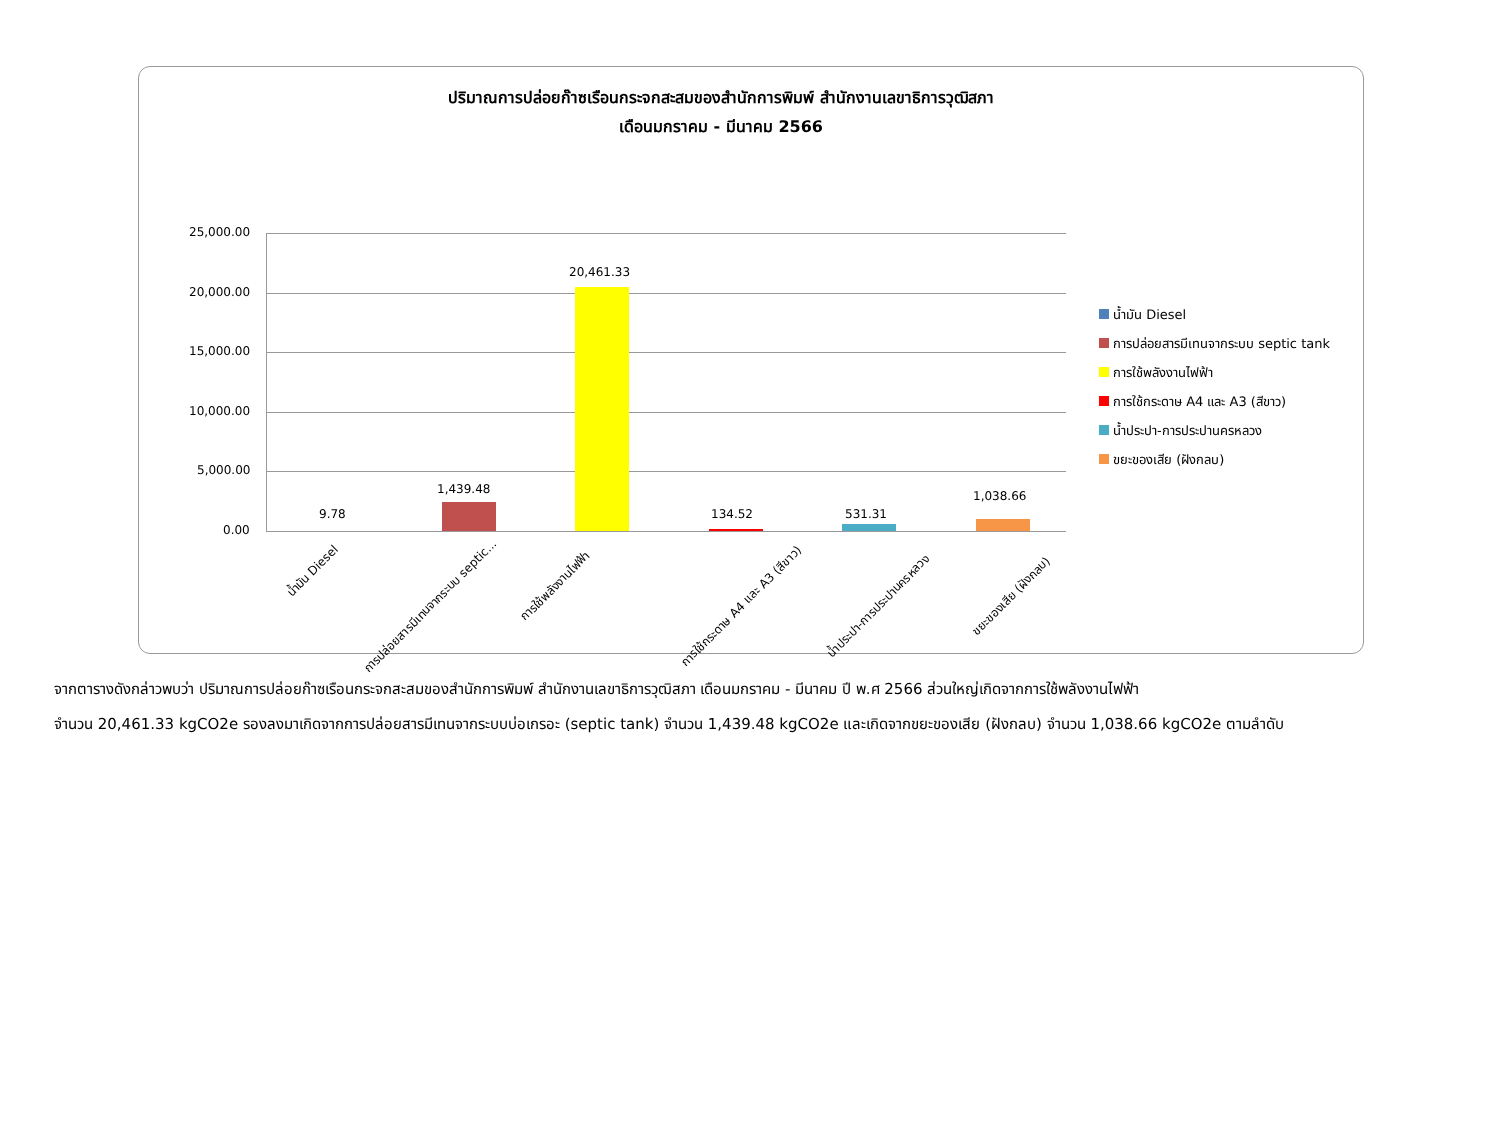ปริมาณการปล่อยก๊าซเรือนกระจกสะสมของสำนักการพิมพ์ สำนักงานเลขาธิการวุฒิสภา
เดือนมกราคม - มีนาคม 2566
25,000.00
20,000.00
15,000.00
10,000.00
5,000.00
0.00
9.78
1,439.48
20,461.33
134.52 531.31
1,038.66
น้ำมัน Diesel
การปล่อยสารมีเทนจากระบบ septic...
การใช้พลังงานไฟฟ้า
การใช้กระดาษ A4 และ A3 (สีขาว) น้ำประปา-การประปานครหลวง
ขยะของเสีย (ฝังกลบ)
น้ำมัน Diesel
การปล่อยสารมีเทนจากระบบ septic tank
การใช้พลังงานไฟฟ้า
การใช้กระดาษ A4 และ A3 (สีขาว)
น้ำประปา-การประปานครหลวง
ขยะของเสีย (ฝังกลบ)
จากตารางดังกล่าวพบว่า ปริมาณการปล่อยก๊าซเรือนกระจกสะสมของสำนักการพิมพ์ สำนักงานเลขาธิการวุฒิสภา เดือนมกราคม - มีนาคม ปี พ.ศ 2566 ส่วนใหญ่เกิดจากการใช้พลังงานไฟฟ้า
จำนวน 20,461.33 kgCO2e รองลงมาเกิดจากการปล่อยสารมีเทนจากระบบบ่อเกรอะ (septic tank) จำนวน 1,439.48 kgCO2e และเกิดจากขยะของเสีย (ฝังกลบ) จำนวน 1,038.66 kgCO2e ตามลำดับ